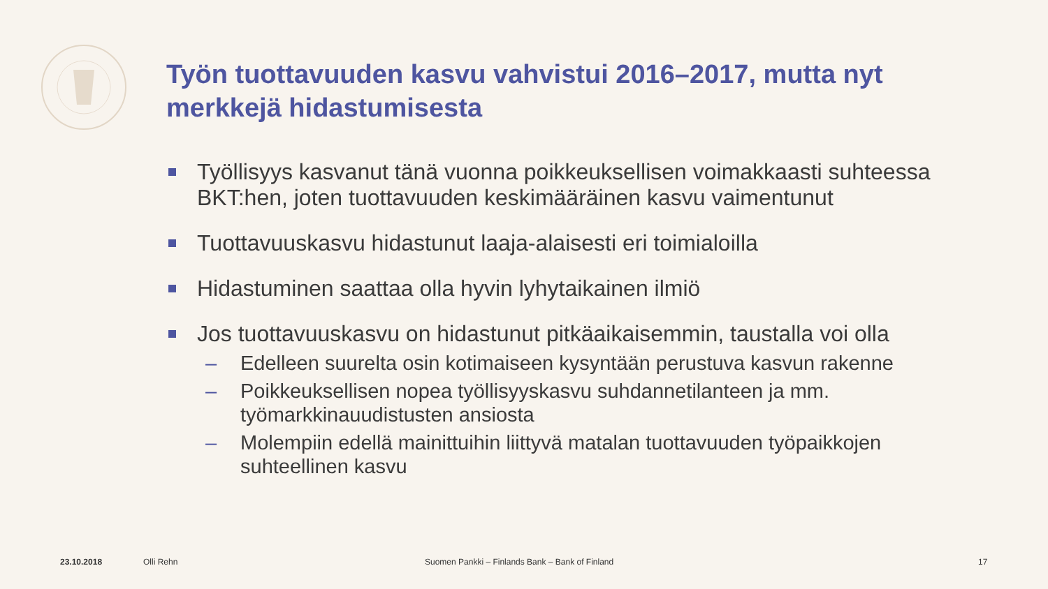Työn tuottavuuden kasvu vahvistui 2016–2017, mutta nyt merkkejä hidastumisesta
Työllisyys kasvanut tänä vuonna poikkeuksellisen voimakkaasti suhteessa BKT:hen, joten tuottavuuden keskimääräinen kasvu vaimentunut
Tuottavuuskasvu hidastunut laaja-alaisesti eri toimialoilla
Hidastuminen saattaa olla hyvin lyhytaikainen ilmiö
Jos tuottavuuskasvu on hidastunut pitkäaikaisemmin, taustalla voi olla
– Edelleen suurelta osin kotimaiseen kysyntään perustuva kasvun rakenne
– Poikkeuksellisen nopea työllisyyskasvu suhdannetilanteen ja mm. työmarkkinauudistusten ansiosta
– Molempiin edellä mainittuihin liittyvä matalan tuottavuuden työpaikkojen suhteellinen kasvu
23.10.2018 Olli Rehn
Suomen Pankki – Finlands Bank – Bank of Finland
17